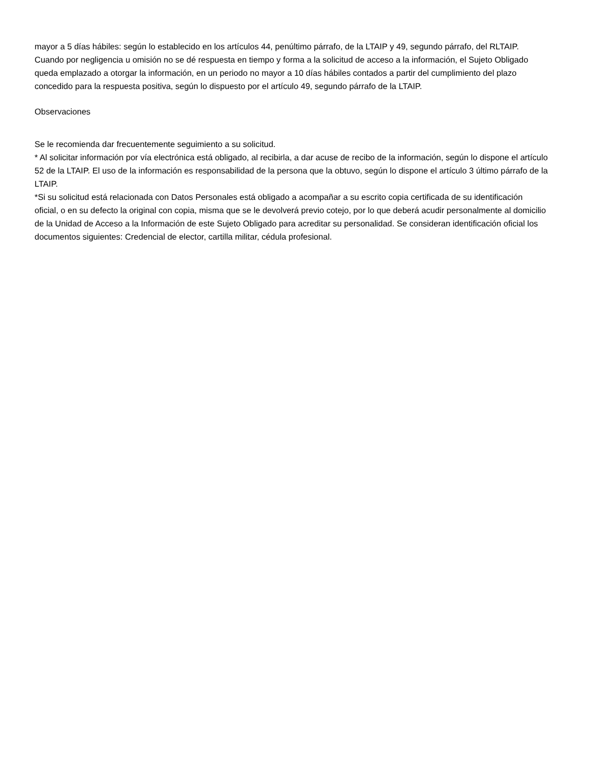mayor a 5 días hábiles: según lo establecido en los artículos 44, penúltimo párrafo, de la LTAIP y 49, segundo párrafo, del RLTAIP.
Cuando por negligencia u omisión no se dé respuesta en tiempo y forma a la solicitud de acceso a la información, el Sujeto Obligado queda emplazado a otorgar la información, en un periodo no mayor a 10 días hábiles contados a partir del cumplimiento del plazo concedido para la respuesta positiva, según lo dispuesto por el artículo 49, segundo párrafo de la LTAIP.
Observaciones
Se le recomienda dar frecuentemente seguimiento a su solicitud.
* Al solicitar información por vía electrónica está obligado, al recibirla, a dar acuse de recibo de la información, según lo dispone el artículo 52 de la LTAIP. El uso de la información es responsabilidad de la persona que la obtuvo, según lo dispone el artículo 3 último párrafo de la LTAIP.
*Si su solicitud está relacionada con Datos Personales está obligado a acompañar a su escrito copia certificada de su identificación oficial, o en su defecto la original con copia, misma que se le devolverá previo cotejo, por lo que deberá acudir personalmente al domicilio de la Unidad de Acceso a la Información de este Sujeto Obligado para acreditar su personalidad. Se consideran identificación oficial los documentos siguientes: Credencial de elector, cartilla militar, cédula profesional.